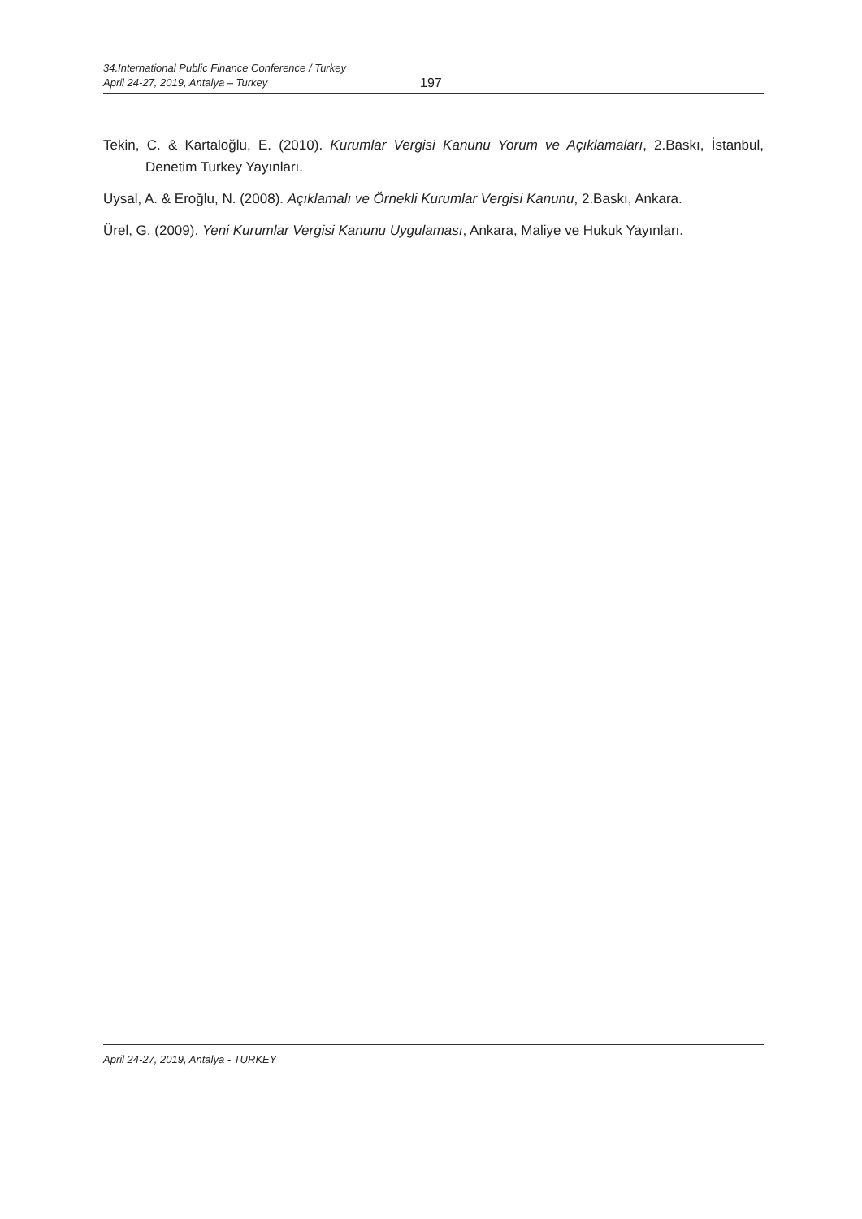34.International Public Finance Conference / Turkey
April 24-27, 2019, Antalya – Turkey
197
Tekin, C. & Kartaloğlu, E. (2010). Kurumlar Vergisi Kanunu Yorum ve Açıklamaları, 2.Baskı, İstanbul, Denetim Turkey Yayınları.
Uysal, A. & Eroğlu, N. (2008). Açıklamalı ve Örnekli Kurumlar Vergisi Kanunu, 2.Baskı, Ankara.
Ürel, G. (2009). Yeni Kurumlar Vergisi Kanunu Uygulaması, Ankara, Maliye ve Hukuk Yayınları.
April 24-27, 2019, Antalya - TURKEY